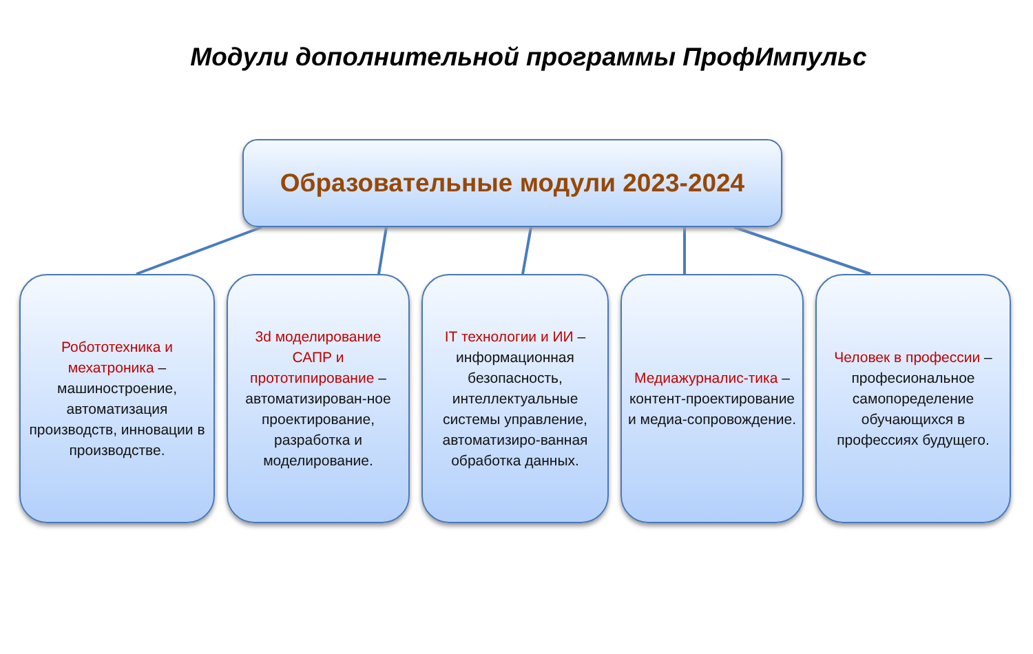Модули дополнительной программы ПрофИмпульс
Образовательные модули 2023-2024
Робототехника и мехатроника – машиностроение, автоматизация производств, инновации в производстве.
3d моделирование САПР и прототипирование – автоматизирован-ное проектирование, разработка и моделирование.
IT технологии и ИИ – информационная безопасность, интеллектуальные системы управление, автоматизиро-ванная обработка данных.
Медиажурналис-тика – контент-проектирование и медиа-сопровождение.
Человек в профессии – професиональное самопоределение обучающихся в профессиях будущего.